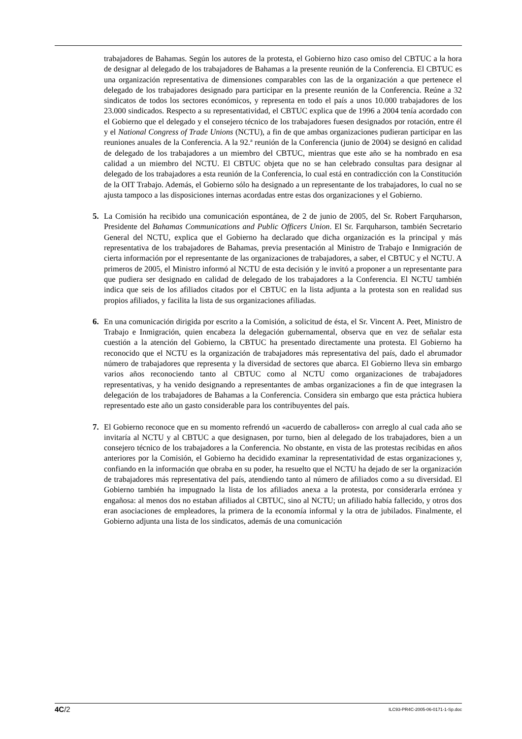trabajadores de Bahamas. Según los autores de la protesta, el Gobierno hizo caso omiso del CBTUC a la hora de designar al delegado de los trabajadores de Bahamas a la presente reunión de la Conferencia. El CBTUC es una organización representativa de dimensiones comparables con las de la organización a que pertenece el delegado de los trabajadores designado para participar en la presente reunión de la Conferencia. Reúne a 32 sindicatos de todos los sectores económicos, y representa en todo el país a unos 10.000 trabajadores de los 23.000 sindicados. Respecto a su representatividad, el CBTUC explica que de 1996 a 2004 tenía acordado con el Gobierno que el delegado y el consejero técnico de los trabajadores fuesen designados por rotación, entre él y el National Congress of Trade Unions (NCTU), a fin de que ambas organizaciones pudieran participar en las reuniones anuales de la Conferencia. A la 92.ª reunión de la Conferencia (junio de 2004) se designó en calidad de delegado de los trabajadores a un miembro del CBTUC, mientras que este año se ha nombrado en esa calidad a un miembro del NCTU. El CBTUC objeta que no se han celebrado consultas para designar al delegado de los trabajadores a esta reunión de la Conferencia, lo cual está en contradicción con la Constitución de la OIT Trabajo. Además, el Gobierno sólo ha designado a un representante de los trabajadores, lo cual no se ajusta tampoco a las disposiciones internas acordadas entre estas dos organizaciones y el Gobierno.
5. La Comisión ha recibido una comunicación espontánea, de 2 de junio de 2005, del Sr. Robert Farquharson, Presidente del Bahamas Communications and Public Officers Union. El Sr. Farquharson, también Secretario General del NCTU, explica que el Gobierno ha declarado que dicha organización es la principal y más representativa de los trabajadores de Bahamas, previa presentación al Ministro de Trabajo e Inmigración de cierta información por el representante de las organizaciones de trabajadores, a saber, el CBTUC y el NCTU. A primeros de 2005, el Ministro informó al NCTU de esta decisión y le invitó a proponer a un representante para que pudiera ser designado en calidad de delegado de los trabajadores a la Conferencia. El NCTU también indica que seis de los afiliados citados por el CBTUC en la lista adjunta a la protesta son en realidad sus propios afiliados, y facilita la lista de sus organizaciones afiliadas.
6. En una comunicación dirigida por escrito a la Comisión, a solicitud de ésta, el Sr. Vincent A. Peet, Ministro de Trabajo e Inmigración, quien encabeza la delegación gubernamental, observa que en vez de señalar esta cuestión a la atención del Gobierno, la CBTUC ha presentado directamente una protesta. El Gobierno ha reconocido que el NCTU es la organización de trabajadores más representativa del país, dado el abrumador número de trabajadores que representa y la diversidad de sectores que abarca. El Gobierno lleva sin embargo varios años reconociendo tanto al CBTUC como al NCTU como organizaciones de trabajadores representativas, y ha venido designando a representantes de ambas organizaciones a fin de que integrasen la delegación de los trabajadores de Bahamas a la Conferencia. Considera sin embargo que esta práctica hubiera representado este año un gasto considerable para los contribuyentes del país.
7. El Gobierno reconoce que en su momento refrendó un «acuerdo de caballeros» con arreglo al cual cada año se invitaría al NCTU y al CBTUC a que designasen, por turno, bien al delegado de los trabajadores, bien a un consejero técnico de los trabajadores a la Conferencia. No obstante, en vista de las protestas recibidas en años anteriores por la Comisión, el Gobierno ha decidido examinar la representatividad de estas organizaciones y, confiando en la información que obraba en su poder, ha resuelto que el NCTU ha dejado de ser la organización de trabajadores más representativa del país, atendiendo tanto al número de afiliados como a su diversidad. El Gobierno también ha impugnado la lista de los afiliados anexa a la protesta, por considerarla errónea y engañosa: al menos dos no estaban afiliados al CBTUC, sino al NCTU; un afiliado había fallecido, y otros dos eran asociaciones de empleadores, la primera de la economía informal y la otra de jubilados. Finalmente, el Gobierno adjunta una lista de los sindicatos, además de una comunicación
4C/2 ILC93-PR4C-2005-06-0171-1-Sp.doc